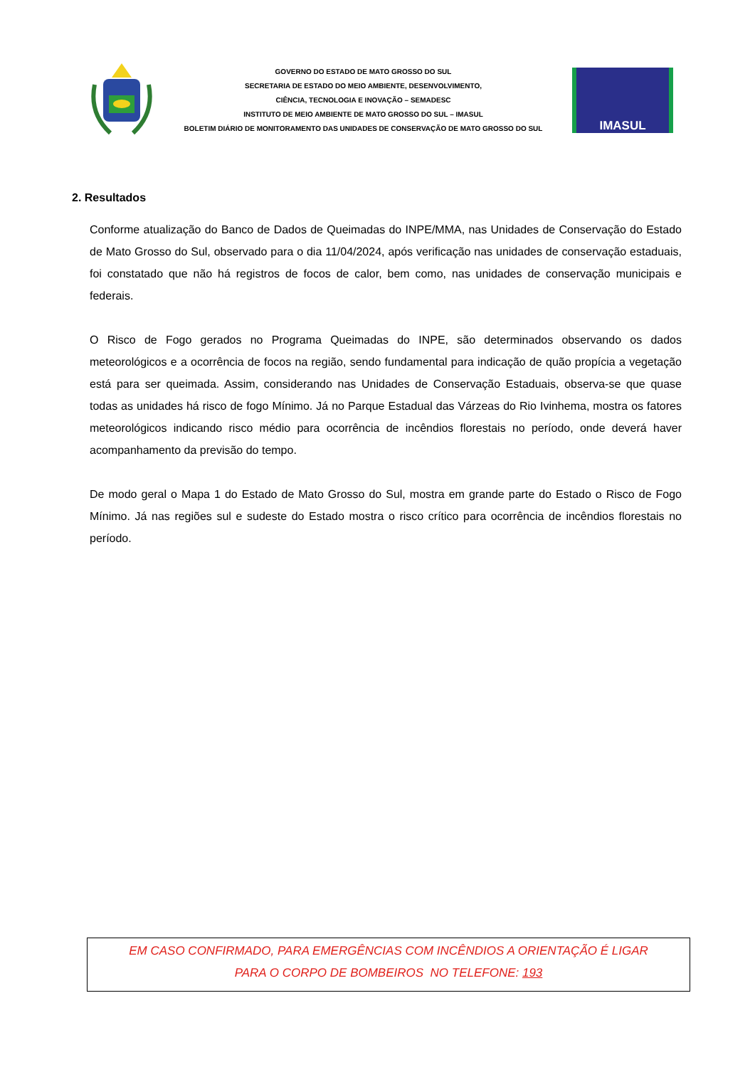GOVERNO DO ESTADO DE MATO GROSSO DO SUL
SECRETARIA DE ESTADO DO MEIO AMBIENTE, DESENVOLVIMENTO,
CIÊNCIA, TECNOLOGIA E INOVAÇÃO – SEMADESC
INSTITUTO DE MEIO AMBIENTE DE MATO GROSSO DO SUL – IMASUL
BOLETIM DIÁRIO DE MONITORAMENTO DAS UNIDADES DE CONSERVAÇÃO DE MATO GROSSO DO SUL
IMASUL
2. Resultados
Conforme atualização do Banco de Dados de Queimadas do INPE/MMA, nas Unidades de Conservação do Estado de Mato Grosso do Sul, observado para o dia 11/04/2024, após verificação nas unidades de conservação estaduais, foi constatado que não há registros de focos de calor, bem como, nas unidades de conservação municipais e federais.
O Risco de Fogo gerados no Programa Queimadas do INPE, são determinados observando os dados meteorológicos e a ocorrência de focos na região, sendo fundamental para indicação de quão propícia a vegetação está para ser queimada. Assim, considerando nas Unidades de Conservação Estaduais, observa-se que quase todas as unidades há risco de fogo Mínimo. Já no Parque Estadual das Várzeas do Rio Ivinhema, mostra os fatores meteorológicos indicando risco médio para ocorrência de incêndios florestais no período, onde deverá haver acompanhamento da previsão do tempo.
De modo geral o Mapa 1 do Estado de Mato Grosso do Sul, mostra em grande parte do Estado o Risco de Fogo Mínimo. Já nas regiões sul e sudeste do Estado mostra o risco crítico para ocorrência de incêndios florestais no período.
EM CASO CONFIRMADO, PARA EMERGÊNCIAS COM INCÊNDIOS A ORIENTAÇÃO É LIGAR
PARA O CORPO DE BOMBEIROS NO TELEFONE: 193